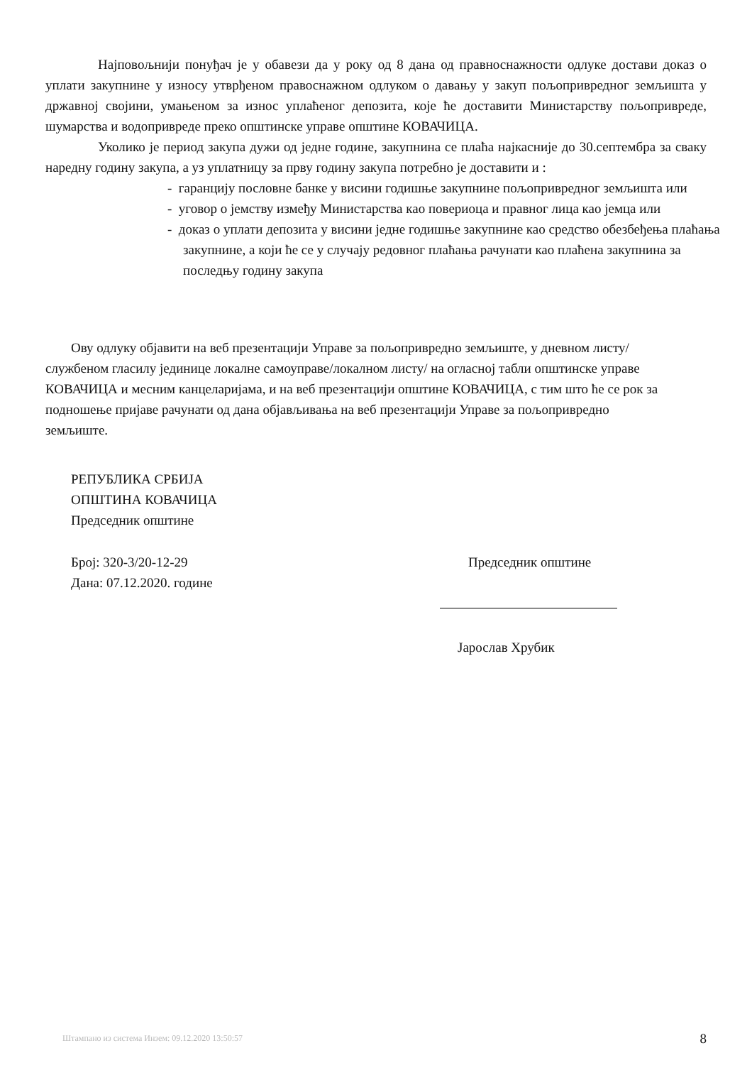Најповољнији понуђач је у обавези да у року од 8 дана од правноснажности одлуке достави доказ о уплати закупнине у износу утврђеном правоснажном одлуком о давању у закуп пољопривредног земљишта у државној својини, умањеном за износ уплаћеног депозита, које ће доставити Министарству пољопривреде, шумарства и водопривреде преко општинске управе општине КОВАЧИЦА.
Уколико је период закупа дужи од једне године, закупнина се плаћа најкасније до 30.септембра за сваку наредну годину закупа, а уз уплатницу за прву годину закупа потребно је доставити и :
- гаранцију пословне банке у висини годишње закупнине пољопривредног земљишта или
- уговор о јемству између Министарства као повериоца и правног лица као јемца или
- доказ о уплати депозита у висини једне годишње закупнине као средство обезбеђења плаћања закупнине, а који ће се у случају редовног плаћања рачунати као плаћена закупнина за последњу годину закупа
Ову одлуку објавити на веб презентацији Управе за пољопривредно земљиште, у дневном листу/службеном гласилу јединице локалне самоуправе/локалном листу/ на огласној табли општинске управе КОВАЧИЦА и месним канцеларијама, и на веб презентацији општине КОВАЧИЦА, с тим што ће се рок за подношење пријаве рачунати од дана објављивања на веб презентацији Управе за пољопривредно земљиште.
РЕПУБЛИКА СРБИЈА
ОПШТИНА КОВАЧИЦА
Председник општине
Број: 320-3/20-12-29
Дана: 07.12.2020. године
Председник општине
Јарослав Хрубик
Штампано из система Инзем: 09.12.2020 13:50:57 8